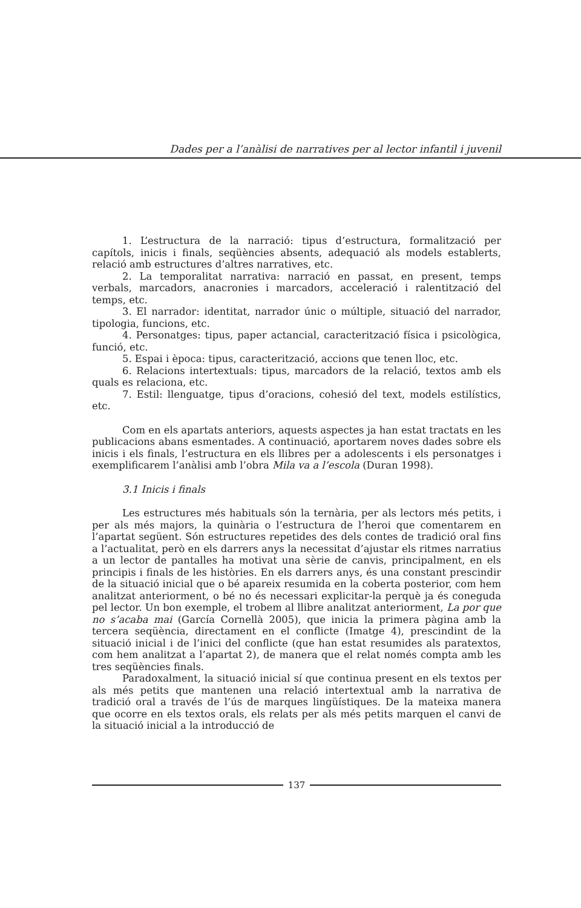Dades per a l’anàlisi de narratives per al lector infantil i juvenil
1. L’estructura de la narració: tipus d’estructura, formalització per capítols, inicis i finals, seqüències absents, adequació als models establerts, relació amb estructures d’altres narratives, etc.
2. La temporalitat narrativa: narració en passat, en present, temps verbals, marcadors, anacronies i marcadors, acceleració i ralentització del temps, etc.
3. El narrador: identitat, narrador únic o múltiple, situació del narrador, tipologia, funcions, etc.
4. Personatges: tipus, paper actancial, caracterització física i psicològica, funció, etc.
5. Espai i època: tipus, caracterització, accions que tenen lloc, etc.
6. Relacions intertextuals: tipus, marcadors de la relació, textos amb els quals es relaciona, etc.
7. Estil: llenguatge, tipus d’oracions, cohesió del text, models estilístics, etc.
Com en els apartats anteriors, aquests aspectes ja han estat tractats en les publicacions abans esmentades. A continuació, aportarem noves dades sobre els inicis i els finals, l’estructura en els llibres per a adolescents i els personatges i exemplificarem l’anàlisi amb l’obra Mila va a l’escola (Duran 1998).
3.1 Inicis i finals
Les estructures més habituals són la ternària, per als lectors més petits, i per als més majors, la quinària o l’estructura de l’heroi que comentarem en l’apartat següent. Són estructures repetides des dels contes de tradició oral fins a l’actualitat, però en els darrers anys la necessitat d’ajustar els ritmes narratius a un lector de pantalles ha motivat una sèrie de canvis, principalment, en els principis i finals de les històries. En els darrers anys, és una constant prescindir de la situació inicial que o bé apareix resumida en la coberta posterior, com hem analitzat anteriorment, o bé no és necessari explicitar-la perquè ja és coneguda pel lector. Un bon exemple, el trobem al llibre analitzat anteriorment, La por que no s’acaba mai (García Cornellà 2005), que inicia la primera pàgina amb la tercera seqüència, directament en el conflicte (Imatge 4), prescindint de la situació inicial i de l’inici del conflicte (que han estat resumides als paratextos, com hem analitzat a l’apartat 2), de manera que el relat només compta amb les tres seqüències finals.
Paradoxalment, la situació inicial sí que continua present en els textos per als més petits que mantenen una relació intertextual amb la narrativa de tradició oral a través de l’ús de marques lingüístiques. De la mateixa manera que ocorre en els textos orals, els relats per als més petits marquen el canvi de la situació inicial a la introducció de
137